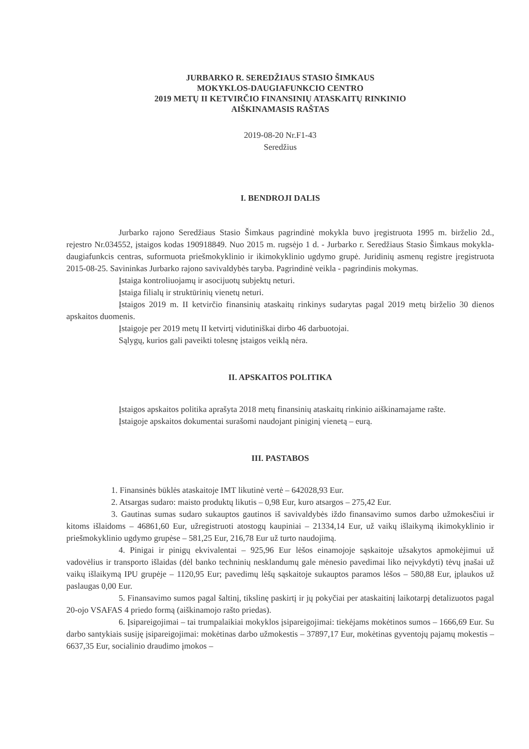JURBARKO R. SEREDŽIAUS STASIO ŠIMKAUS
MOKYKLOS-DAUGIAFUNKCIO CENTRO
2019 METŲ II KETVIRČIO FINANSINIŲ ATASKAITŲ RINKINIO
AIŠKINAMASIS RAŠTAS
2019-08-20 Nr.F1-43
Seredžius
I. BENDROJI DALIS
Jurbarko rajono Seredžiaus Stasio Šimkaus pagrindinė mokykla buvo įregistruota 1995 m. birželio 2d., rejestro Nr.034552, įstaigos kodas 190918849. Nuo 2015 m. rugsėjo 1 d. - Jurbarko r. Seredžiaus Stasio Šimkaus mokykla-daugiafunkcis centras, suformuota priešmokyklinio ir ikimokyklinio ugdymo grupė. Juridinių asmenų registre įregistruota 2015-08-25. Savininkas Jurbarko rajono savivaldybės taryba. Pagrindinė veikla - pagrindinis mokymas.
Įstaiga kontroliuojamų ir asocijuotų subjektų neturi.
Įstaiga filialų ir struktūrinių vienetų neturi.
Įstaigos 2019 m. II ketvirčio finansinių ataskaitų rinkinys sudarytas pagal 2019 metų birželio 30 dienos apskaitos duomenis.
Įstaigoje per 2019 metų II ketvirtį vidutiniškai dirbo 46 darbuotojai.
Sąlygų, kurios gali paveikti tolesnę įstaigos veiklą nėra.
II. APSKAITOS POLITIKA
Įstaigos apskaitos politika aprašyta 2018 metų finansinių ataskaitų rinkinio aiškinamajame rašte.
Įstaigoje apskaitos dokumentai surašomi naudojant piniginį vienetą – eurą.
III. PASTABOS
1. Finansinės būklės ataskaitoje IMT likutinė vertė – 642028,93 Eur.
2. Atsargas sudaro: maisto produktų likutis – 0,98 Eur, kuro atsargos – 275,42 Eur.
3. Gautinas sumas sudaro sukauptos gautinos iš savivaldybės iždo finansavimo sumos darbo užmokesčiui ir kitoms išlaidoms – 46861,60 Eur, užregistruoti atostogų kaupiniai – 21334,14 Eur, už vaikų išlaikymą ikimokyklinio ir priešmokyklinio ugdymo grupėse – 581,25 Eur, 216,78 Eur už turto naudojimą.
4. Pinigai ir pinigų ekvivalentai – 925,96 Eur lėšos einamojoje sąskaitoje užsakytos apmokėjimui už vadovėlius ir transporto išlaidas (dėl banko techninių nesklandumų gale mėnesio pavedimai liko neįvykdyti) tėvų įnašai už vaikų išlaikymą IPU grupėje – 1120,95 Eur; pavedimų lėšų sąskaitoje sukauptos paramos lėšos – 580,88 Eur, įplaukos už paslaugas 0,00 Eur.
5. Finansavimo sumos pagal šaltinį, tikslinę paskirtį ir jų pokyčiai per ataskaitinį laikotarpį detalizuotos pagal 20-ojo VSAFAS 4 priedo formą (aiškinamojo rašto priedas).
6. Įsipareigojimai – tai trumpalaikiai mokyklos įsipareigojimai: tiekėjams mokėtinos sumos – 1666,69 Eur. Su darbo santykiais susiję įsipareigojimai: mokėtinas darbo užmokestis – 37897,17 Eur, mokėtinas gyventojų pajamų mokestis –6637,35 Eur, socialinio draudimo įmokos –